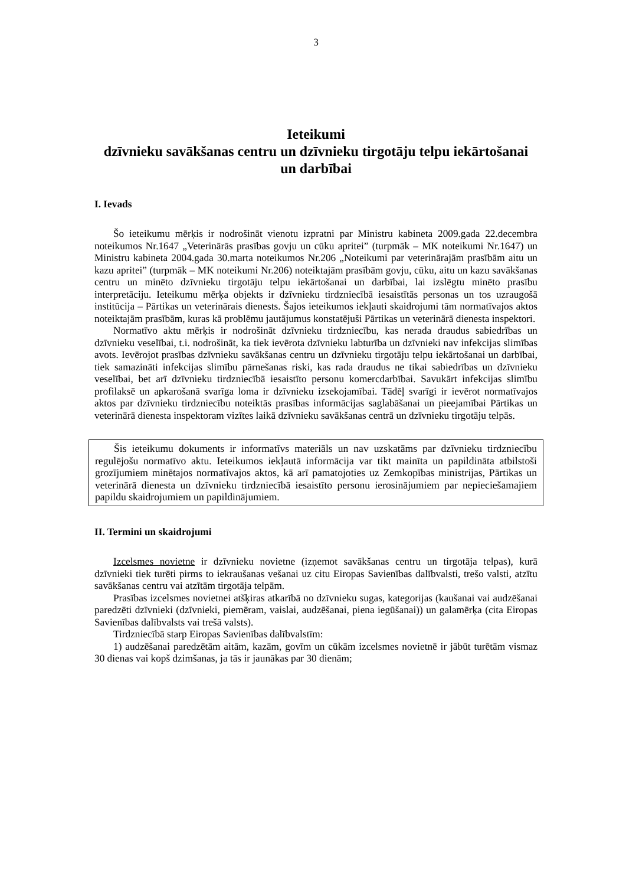3
Ieteikumi
dzīvnieku savākšanas centru un dzīvnieku tirgotāju telpu iekārtošanai un darbībai
I. Ievads
Šo ieteikumu mērķis ir nodrošināt vienotu izpratni par Ministru kabineta 2009.gada 22.decembra noteikumos Nr.1647 „Veterinārās prasības govju un cūku apritei” (turpmāk – MK noteikumi Nr.1647) un Ministru kabineta 2004.gada 30.marta noteikumos Nr.206 „Noteikumi par veterinārajām prasībām aitu un kazu apritei” (turpmāk – MK noteikumi Nr.206) noteiktajām prasībām govju, cūku, aitu un kazu savākšanas centru un minēto dzīvnieku tirgotāju telpu iekārtošanai un darbībai, lai izslēgtu minēto prasību interpretāciju. Ieteikumu mērķa objekts ir dzīvnieku tirdzniecībā iesaistītās personas un tos uzraugošā institūcija – Pārtikas un veterinārais dienests. Šajos ieteikumos iekļauti skaidrojumi tām normatīvajos aktos noteiktajām prasībām, kuras kā problēmu jautājumus konstatējuši Pārtikas un veterinārā dienesta inspektori.
Normatīvo aktu mērķis ir nodrošināt dzīvnieku tirdzniecību, kas nerada draudus sabiedrības un dzīvnieku veselībai, t.i. nodrošināt, ka tiek ievērota dzīvnieku labturība un dzīvnieki nav infekcijas slimības avots. Ievērojot prasības dzīvnieku savākšanas centru un dzīvnieku tirgotāju telpu iekārtošanai un darbībai, tiek samazināti infekcijas slimību pārnešanas riski, kas rada draudus ne tikai sabiedrības un dzīvnieku veselībai, bet arī dzīvnieku tirdzniecībā iesaistīto personu komercdarbībai. Savukārt infekcijas slimību profilaksē un apkarošanā svarīga loma ir dzīvnieku izsekojamībai. Tādēļ svarīgi ir ievērot normatīvajos aktos par dzīvnieku tirdzniecību noteiktās prasības informācijas saglabāšanai un pieejamībai Pārtikas un veterinārā dienesta inspektoram vizītes laikā dzīvnieku savākšanas centrā un dzīvnieku tirgotāju telpās.
Šis ieteikumu dokuments ir informatīvs materiāls un nav uzskatāms par dzīvnieku tirdzniecību regulējošu normatīvo aktu. Ieteikumos iekļautā informācija var tikt mainīta un papildināta atbilstoši grozījumiem minētajos normatīvajos aktos, kā arī pamatojoties uz Zemkopības ministrijas, Pārtikas un veterinārā dienesta un dzīvnieku tirdzniecībā iesaistīto personu ierosinājumiem par nepieciešamajiem papildu skaidrojumiem un papildinājumiem.
II. Termini un skaidrojumi
Izcelsmes novietne ir dzīvnieku novietne (izņemot savākšanas centru un tirgotāja telpas), kurā dzīvnieki tiek turēti pirms to iekraušanas vešanai uz citu Eiropas Savienības dalībvalsti, trešo valsti, atzītu savākšanas centru vai atzītām tirgotāja telpām.
Prasības izcelsmes novietnei atšķiras atkarībā no dzīvnieku sugas, kategorijas (kaušanai vai audzēšanai paredzēti dzīvnieki (dzīvnieki, piemēram, vaislai, audzēšanai, piena iegūšanai)) un galamērķa (cita Eiropas Savienības dalībvalsts vai trešā valsts).
Tirdzniecībā starp Eiropas Savienības dalībvalstīm:
1) audzēšanai paredzētām aitām, kazām, govīm un cūkām izcelsmes novietnē ir jābūt turētām vismaz 30 dienas vai kopš dzimšanas, ja tās ir jaunākas par 30 dienām;